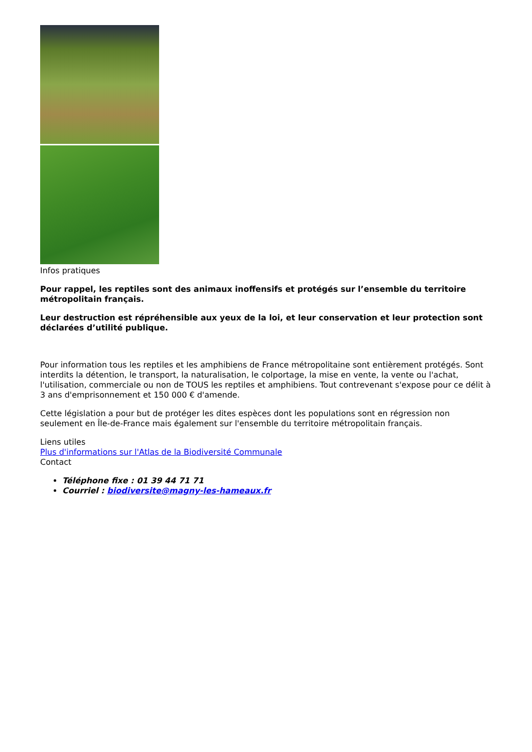Infos pratiques
Pour rappel, les reptiles sont des animaux inoffensifs et protégés sur l’ensemble du territoire métropolitain français.
Leur destruction est répréhensible aux yeux de la loi, et leur conservation et leur protection sont déclarées d’utilité publique.
Pour information tous les reptiles et les amphibiens de France métropolitaine sont entièrement protégés. Sont interdits la détention, le transport, la naturalisation, le colportage, la mise en vente, la vente ou l'achat, l'utilisation, commerciale ou non de TOUS les reptiles et amphibiens. Tout contrevenant s'expose pour ce délit à 3 ans d'emprisonnement et 150 000 € d'amende.
Cette législation a pour but de protéger les dites espèces dont les populations sont en régression non seulement en Île-de-France mais également sur l'ensemble du territoire métropolitain français.
Liens utiles
Plus d'informations sur l'Atlas de la Biodiversité Communale
Contact
Téléphone fixe : 01 39 44 71 71
Courriel : biodiversite@magny-les-hameaux.fr